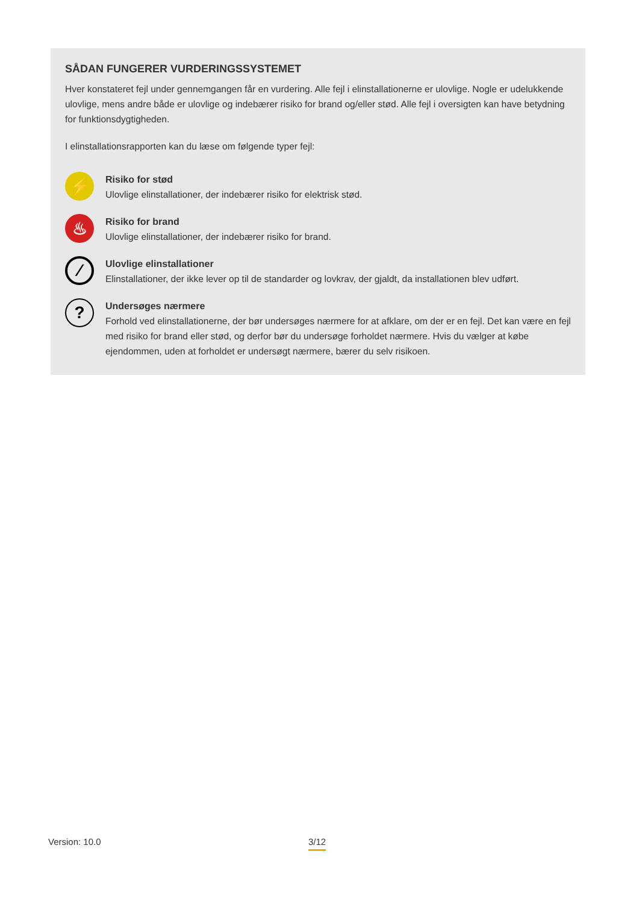SÅDAN FUNGERER VURDERINGSSYSTEMET
Hver konstateret fejl under gennemgangen får en vurdering. Alle fejl i elinstallationerne er ulovlige. Nogle er udelukkende ulovlige, mens andre både er ulovlige og indebærer risiko for brand og/eller stød. Alle fejl i oversigten kan have betydning for funktionsdygtigheden.
I elinstallationsrapporten kan du læse om følgende typer fejl:
⚡
Risiko for stød
Ulovlige elinstallationer, der indebærer risiko for elektrisk stød.
♨
Risiko for brand
Ulovlige elinstallationer, der indebærer risiko for brand.
⁄
Ulovlige elinstallationer
Elinstallationer, der ikke lever op til de standarder og lovkrav, der gjaldt, da installationen blev udført.
?
Undersøges nærmere
Forhold ved elinstallationerne, der bør undersøges nærmere for at afklare, om der er en fejl. Det kan være en fejl med risiko for brand eller stød, og derfor bør du undersøge forholdet nærmere. Hvis du vælger at købe ejendommen, uden at forholdet er undersøgt nærmere, bærer du selv risikoen.
Version: 10.0 3/12